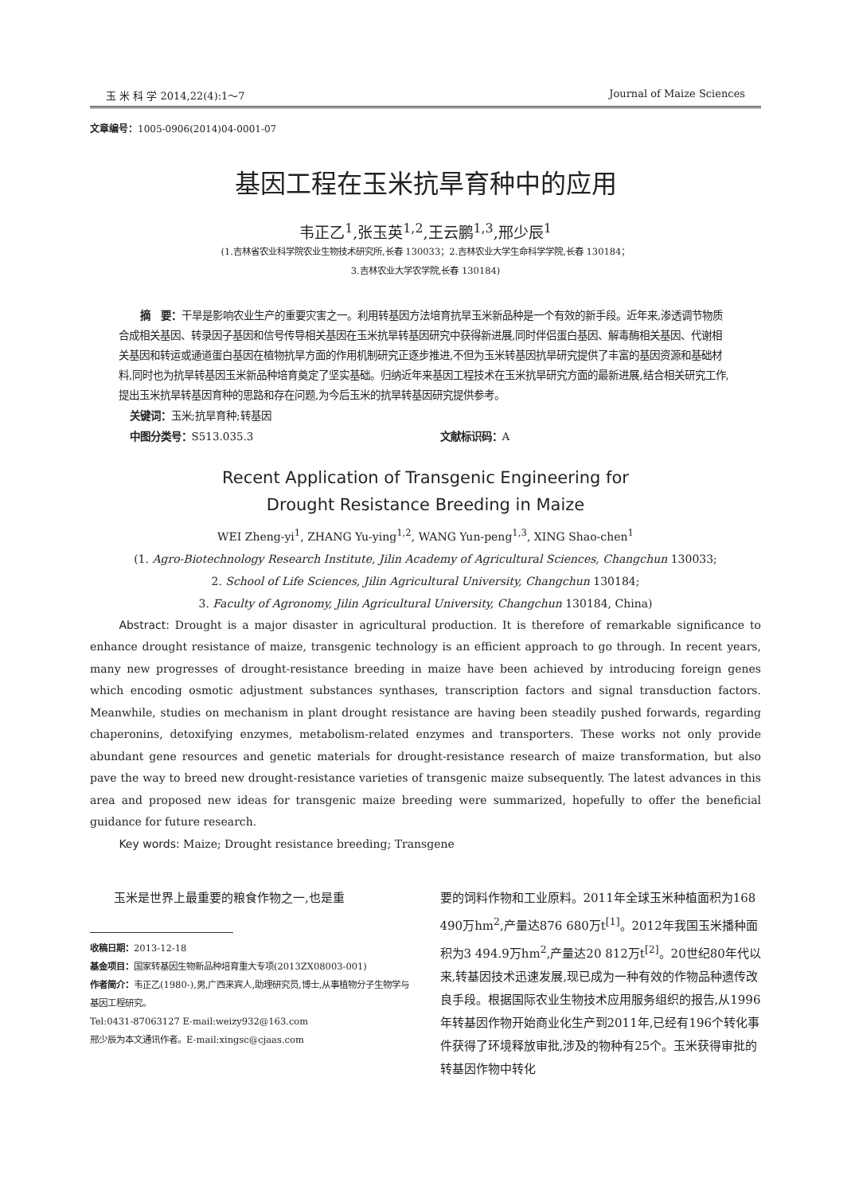玉 米 科 学 2014,22(4):1～7 Journal of Maize Sciences
文章编号：1005-0906(2014)04-0001-07
基因工程在玉米抗旱育种中的应用
韦正乙<sup>1</sup>,张玉英<sup>1,2</sup>,王云鹏<sup>1,3</sup>,邢少辰<sup>1</sup>
(1.吉林省农业科学院农业生物技术研究所,长春 130033；2.吉林农业大学生命科学学院,长春 130184；
3.吉林农业大学农学院,长春 130184)
摘　要：干旱是影响农业生产的重要灾害之一。利用转基因方法培育抗旱玉米新品种是一个有效的新手段。近年来,渗透调节物质合成相关基因、转录因子基因和信号传导相关基因在玉米抗旱转基因研究中获得新进展,同时伴侣蛋白基因、解毒酶相关基因、代谢相关基因和转运或通道蛋白基因在植物抗旱方面的作用机制研究正逐步推进,不但为玉米转基因抗旱研究提供了丰富的基因资源和基础材料,同时也为抗旱转基因玉米新品种培育奠定了坚实基础。归纳近年来基因工程技术在玉米抗旱研究方面的最新进展,结合相关研究工作,提出玉米抗旱转基因育种的思路和存在问题,为今后玉米的抗旱转基因研究提供参考。
关键词：玉米;抗旱育种;转基因
中图分类号：S513.035.3 文献标识码：A
Recent Application of Transgenic Engineering for
Drought Resistance Breeding in Maize
WEI Zheng-yi<sup>1</sup>, ZHANG Yu-ying<sup>1,2</sup>, WANG Yun-peng<sup>1,3</sup>, XING Shao-chen<sup>1</sup>
(1. Agro-Biotechnology Research Institute, Jilin Academy of Agricultural Sciences, Changchun 130033;
2. School of Life Sciences, Jilin Agricultural University, Changchun 130184;
3. Faculty of Agronomy, Jilin Agricultural University, Changchun 130184, China)
Abstract: Drought is a major disaster in agricultural production. It is therefore of remarkable significance to enhance drought resistance of maize, transgenic technology is an efficient approach to go through. In recent years, many new progresses of drought-resistance breeding in maize have been achieved by introducing foreign genes which encoding osmotic adjustment substances synthases, transcription factors and signal transduction factors. Meanwhile, studies on mechanism in plant drought resistance are having been steadily pushed forwards, regarding chaperonins, detoxifying enzymes, metabolism-related enzymes and transporters. These works not only provide abundant gene resources and genetic materials for drought-resistance research of maize transformation, but also pave the way to breed new drought-resistance varieties of transgenic maize subsequently. The latest advances in this area and proposed new ideas for transgenic maize breeding were summarized, hopefully to offer the beneficial guidance for future research.
Key words: Maize; Drought resistance breeding; Transgene
玉米是世界上最重要的粮食作物之一,也是重
收稿日期：2013-12-18
基金项目：国家转基因生物新品种培育重大专项(2013ZX08003-001)
作者简介：韦正乙(1980-),男,广西来宾人,助理研究员,博士,从事植物分子生物学与基因工程研究。
Tel:0431-87063127 E-mail:weizy932@163.com
邢少辰为本文通讯作者。E-mail:xingsc@cjaas.com
要的饲料作物和工业原料。2011年全球玉米种植面积为168 490万hm<sup>2</sup>,产量达876 680万t<sup>[1]</sup>。2012年我国玉米播种面积为3 494.9万hm<sup>2</sup>,产量达20 812万t<sup>[2]</sup>。20世纪80年代以来,转基因技术迅速发展,现已成为一种有效的作物品种遗传改良手段。根据国际农业生物技术应用服务组织的报告,从1996年转基因作物开始商业化生产到2011年,已经有196个转化事件获得了环境释放审批,涉及的物种有25个。玉米获得审批的转基因作物中转化